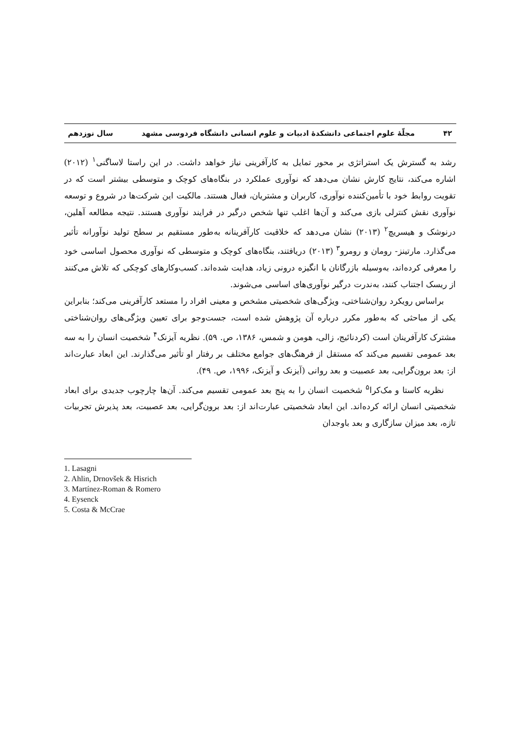۴۲ مجلّهٔ علوم اجتماعی دانشکدهٔ ادبیات و علوم انسانی دانشگاه فردوسی مشهد سال نوزدهم
رشد به گسترش یک استراتژی بر محور تمایل به کارآفرینی نیاز خواهد داشت. در این راستا لاساگنی<sup>۱</sup> (۲۰۱۲) اشاره می‌کند، نتایج کارش نشان می‌دهد که نوآوری عملکرد در بنگاه‌های کوچک و متوسطی بیشتر است که در تقویت روابط خود با تأمین‌کننده نوآوری، کاربران و مشتریان، فعال هستند. مالکیت این شرکت‌ها در شروع و توسعه نوآوری نقش کنترلی بازی می‌کند و آن‌ها اغلب تنها شخص درگیر در فرایند نوآوری هستند. نتیجه مطالعه آهلین، درنوشک و هیسریچ<sup>۲</sup> (۲۰۱۳) نشان می‌دهد که خلاقیت کارآفرینانه به‌طور مستقیم بر سطح تولید نوآورانه تأثیر می‌گذارد. مارتینز- رومان و رومرو<sup>۳</sup> (۲۰۱۳) دریافتند، بنگاه‌های کوچک و متوسطی که نوآوری محصول اساسی خود را معرفی کرده‌اند، به‌وسیله بازرگانان با انگیزه درونی زیاد، هدایت شده‌اند. کسب‌وکارهای کوچکی که تلاش می‌کنند از ریسک اجتناب کنند، به‌ندرت درگیر نوآوری‌های اساسی می‌شوند.
براساس رویکرد روان‌شناختی، ویژگی‌های شخصیتی مشخص و معینی افراد را مستعد کارآفرینی می‌کند؛ بنابراین یکی از مباحثی که به‌طور مکرر درباره آن پژوهش شده است، جست‌وجو برای تعیین ویژگی‌های روان‌شناختی مشترک کارآفرینان است (کردنائیج، زالی، هومن و شمس، ۱۳۸۶، ص. ۵۹). نظریه آیزنک<sup>۴</sup> شخصیت انسان را به سه بعد عمومی تقسیم می‌کند که مستقل از فرهنگ‌های جوامع مختلف بر رفتار او تأثیر می‌گذارند. این ابعاد عبارت‌اند از: بعد برون‌گرایی، بعد عصبیت و بعد روانی (آیزنک و آیزنک، ۱۹۹۶، ص. ۴۹).
نظریه کاستا و مک‌کرا<sup>۵</sup> شخصیت انسان را به پنج بعد عمومی تقسیم می‌کند. آن‌ها چارچوب جدیدی برای ابعاد شخصیتی انسان ارائه کرده‌اند. این ابعاد شخصیتی عبارت‌اند از: بعد برون‌گرایی، بعد عصبیت، بعد پذیرش تجربیات تازه، بعد میزان سازگاری و بعد باوجدان
1. Lasagni
2. Ahlin, Drnovšek & Hisrich
3. Martínez-Roman & Romero
4. Eysenck
5. Costa & McCrae